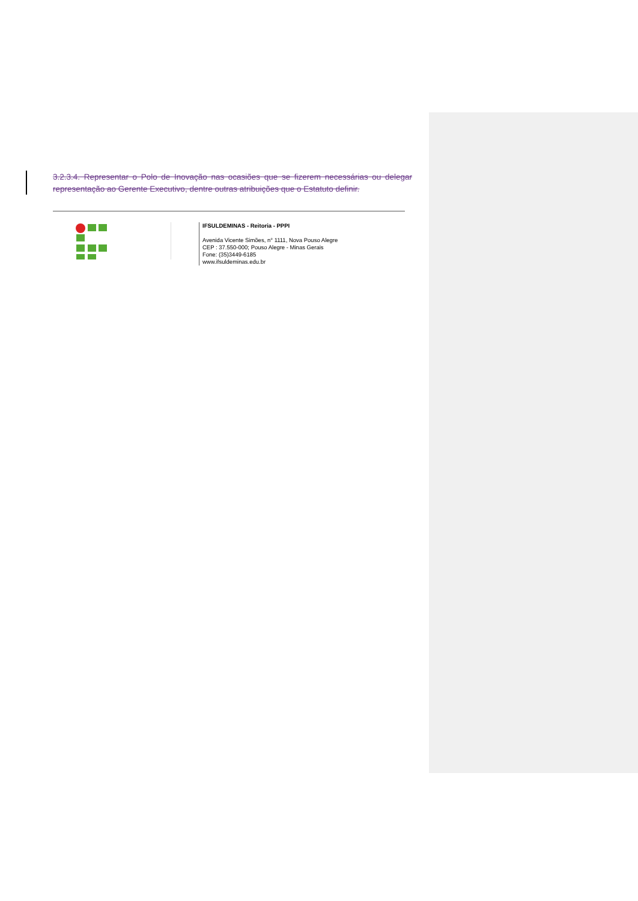3.2.3.4. Representar o Polo de Inovação nas ocasiões que se fizerem necessárias ou delegar representação ao Gerente Executivo, dentre outras atribuições que o Estatuto definir.
IFSULDEMINAS - Reitoria - PPPI
Avenida Vicente Simões, n° 1111, Nova Pouso Alegre
CEP : 37.550-000; Pouso Alegre - Minas Gerais
Fone: (35)3449-6185
www.ifsuldeminas.edu.br